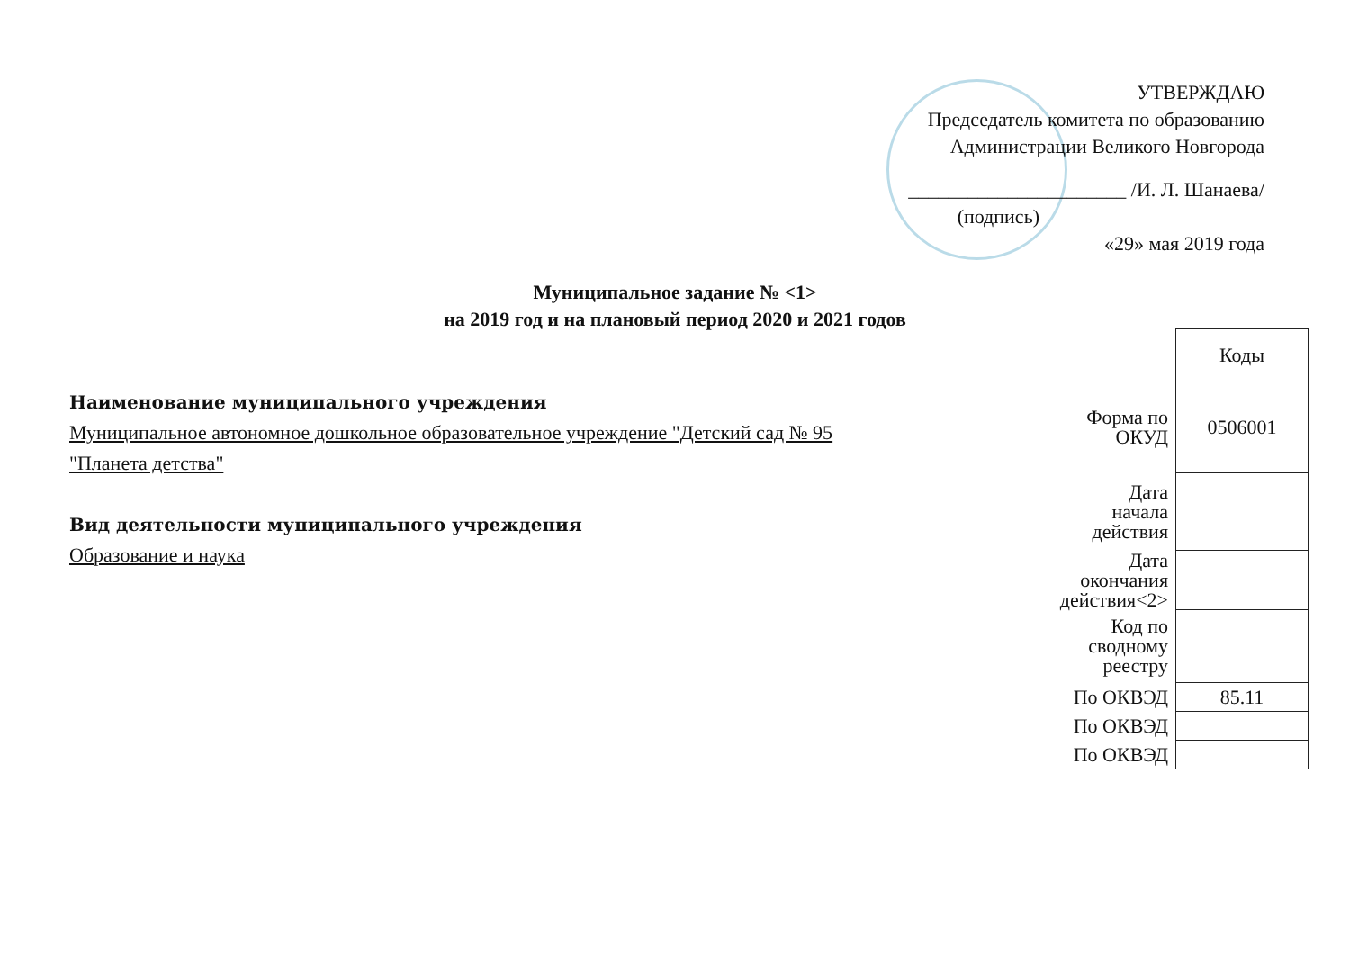УТВЕРЖДАЮ
Председатель комитета по образованию
Администрации Великого Новгорода
______________________ /И. Л. Шанаева/
(подпись)
«29» мая 2019 года
Муниципальное задание № <1>
на 2019 год и на плановый период 2020 и 2021 годов
Наименование муниципального учреждения
Муниципальное автономное дошкольное образовательное учреждение "Детский сад № 95
"Планета детства"
Вид деятельности муниципального учреждения
Образование и наука
| | Коды |
| Форма по ОКУД | 0506001 |
| Дата начала действия | |
| Дата окончания действия<2> | |
| Код по сводному реестру | |
| По ОКВЭД | 85.11 |
| По ОКВЭД | |
| По ОКВЭД | |